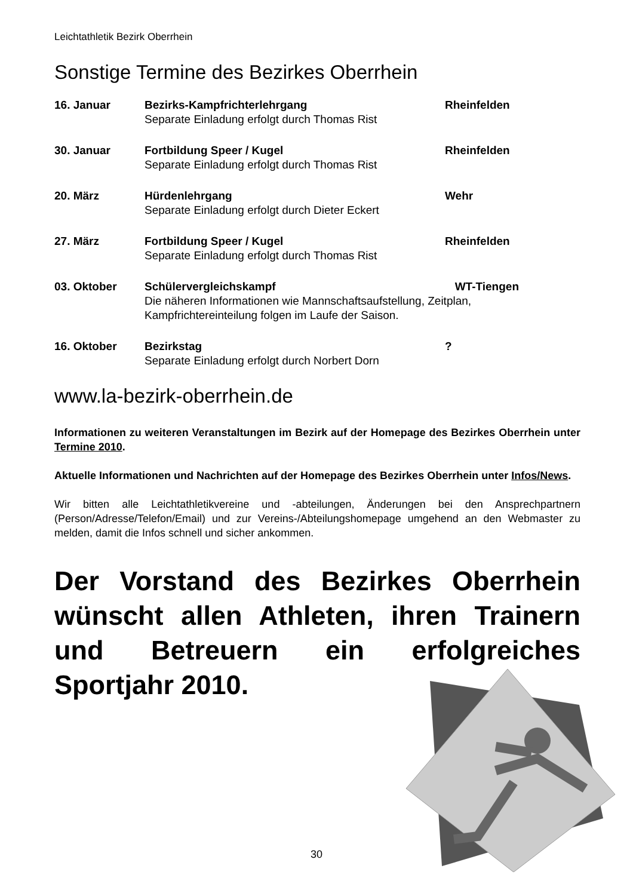Leichtathletik Bezirk Oberrhein
Sonstige Termine des Bezirkes Oberrhein
16. Januar
Bezirks-Kampfrichterlehrgang
Separate Einladung erfolgt durch Thomas Rist
Rheinfelden
30. Januar
Fortbildung Speer / Kugel
Separate Einladung erfolgt durch Thomas Rist
Rheinfelden
20. März
Hürdenlehrgang
Separate Einladung erfolgt durch Dieter Eckert
Wehr
27. März
Fortbildung Speer / Kugel
Separate Einladung erfolgt durch Thomas Rist
Rheinfelden
03. Oktober
Schülervergleichskampf WT-Tiengen
Die näheren Informationen wie Mannschaftsaufstellung, Zeitplan,
Kampfrichtereinteilung folgen im Laufe der Saison.
16. Oktober
Bezirkstag
Separate Einladung erfolgt durch Norbert Dorn
?
www.la-bezirk-oberrhein.de
Informationen zu weiteren Veranstaltungen im Bezirk auf der Homepage des Bezirkes Oberrhein unter Termine 2010.
Aktuelle Informationen und Nachrichten auf der Homepage des Bezirkes Oberrhein unter Infos/News.
Wir bitten alle Leichtathletikvereine und -abteilungen, Änderungen bei den Ansprechpartnern (Person/Adresse/Telefon/Email) und zur Vereins-/Abteilungshomepage umgehend an den Webmaster zu melden, damit die Infos schnell und sicher ankommen.
Der Vorstand des Bezirkes Oberrhein wünscht allen Athleten, ihren Trainern und Betreuern ein erfolgreiches Sportjahr 2010.
30